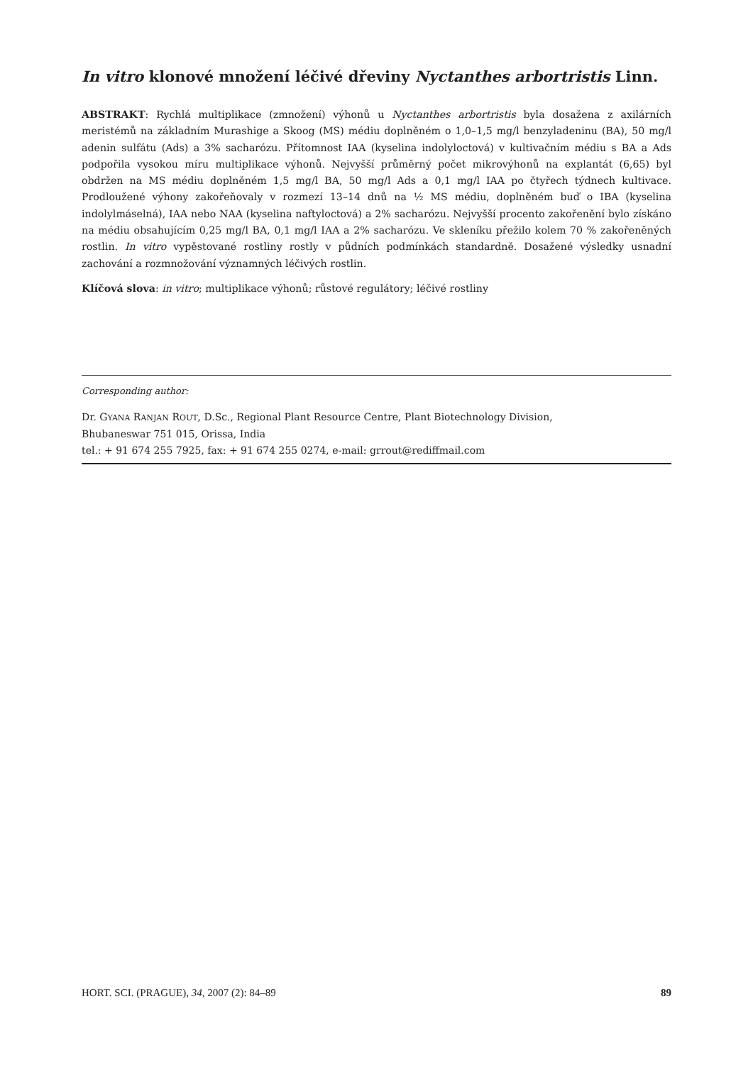In vitro klonové množení léčivé dřeviny Nyctanthes arbortristis Linn.
ABSTRAKT: Rychlá multiplikace (zmnožení) výhonů u Nyctanthes arbortristis byla dosažena z axilárních meristémů na základním Murashige a Skoog (MS) médiu doplněném o 1,0–1,5 mg/l benzyladeninu (BA), 50 mg/l adenin sulfátu (Ads) a 3% sacharózu. Přítomnost IAA (kyselina indolyloctová) v kultivačním médiu s BA a Ads podpořila vysokou míru multiplikace výhonů. Nejvyšší průměrný počet mikrovýhonů na explantát (6,65) byl obdržen na MS médiu doplněném 1,5 mg/l BA, 50 mg/l Ads a 0,1 mg/l IAA po čtyřech týdnech kultivace. Prodloužené výhony zakořeňovaly v rozmezí 13–14 dnů na ½ MS médiu, doplněném buď o IBA (kyselina indolylmáselná), IAA nebo NAA (kyselina naftyloctová) a 2% sacharózu. Nejvyšší procento zakořenění bylo získáno na médiu obsahujícím 0,25 mg/l BA, 0,1 mg/l IAA a 2% sacharózu. Ve skleníku přežilo kolem 70 % zakořeněných rostlin. In vitro vypěstované rostliny rostly v půdních podmínkách standardně. Dosažené výsledky usnadní zachování a rozmnožování významných léčivých rostlin.
Klíčová slova: in vitro; multiplikace výhonů; růstové regulátory; léčivé rostliny
Corresponding author:
Dr. GYANA RANJAN ROUT, D.Sc., Regional Plant Resource Centre, Plant Biotechnology Division,
Bhubaneswar 751 015, Orissa, India
tel.: + 91 674 255 7925, fax: + 91 674 255 0274, e-mail: grrout@rediffmail.com
HORT. SCI. (PRAGUE), 34, 2007 (2): 84–89 89